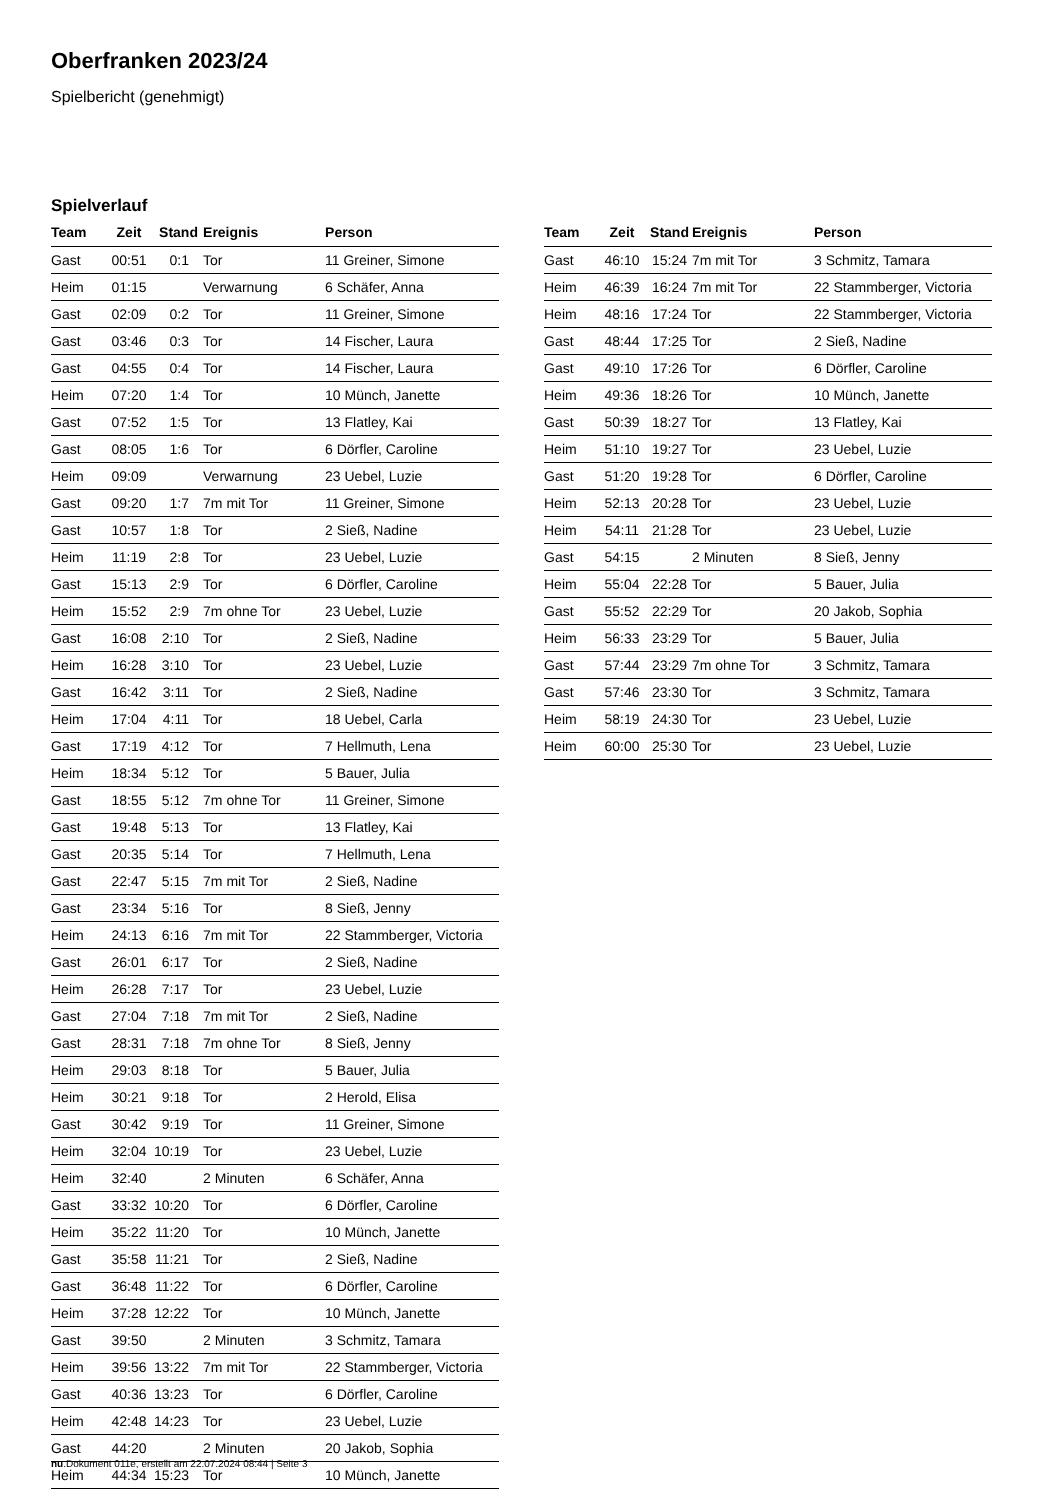Oberfranken 2023/24
Spielbericht (genehmigt)
Spielverlauf
| Team | Zeit | Stand | Ereignis | Person |
| --- | --- | --- | --- | --- |
| Gast | 00:51 | 0:1 | Tor | 11 Greiner, Simone |
| Heim | 01:15 | | Verwarnung | 6 Schäfer, Anna |
| Gast | 02:09 | 0:2 | Tor | 11 Greiner, Simone |
| Gast | 03:46 | 0:3 | Tor | 14 Fischer, Laura |
| Gast | 04:55 | 0:4 | Tor | 14 Fischer, Laura |
| Heim | 07:20 | 1:4 | Tor | 10 Münch, Janette |
| Gast | 07:52 | 1:5 | Tor | 13 Flatley, Kai |
| Gast | 08:05 | 1:6 | Tor | 6 Dörfler, Caroline |
| Heim | 09:09 | | Verwarnung | 23 Uebel, Luzie |
| Gast | 09:20 | 1:7 | 7m mit Tor | 11 Greiner, Simone |
| Gast | 10:57 | 1:8 | Tor | 2 Sieß, Nadine |
| Heim | 11:19 | 2:8 | Tor | 23 Uebel, Luzie |
| Gast | 15:13 | 2:9 | Tor | 6 Dörfler, Caroline |
| Heim | 15:52 | 2:9 | 7m ohne Tor | 23 Uebel, Luzie |
| Gast | 16:08 | 2:10 | Tor | 2 Sieß, Nadine |
| Heim | 16:28 | 3:10 | Tor | 23 Uebel, Luzie |
| Gast | 16:42 | 3:11 | Tor | 2 Sieß, Nadine |
| Heim | 17:04 | 4:11 | Tor | 18 Uebel, Carla |
| Gast | 17:19 | 4:12 | Tor | 7 Hellmuth, Lena |
| Heim | 18:34 | 5:12 | Tor | 5 Bauer, Julia |
| Gast | 18:55 | 5:12 | 7m ohne Tor | 11 Greiner, Simone |
| Gast | 19:48 | 5:13 | Tor | 13 Flatley, Kai |
| Gast | 20:35 | 5:14 | Tor | 7 Hellmuth, Lena |
| Gast | 22:47 | 5:15 | 7m mit Tor | 2 Sieß, Nadine |
| Gast | 23:34 | 5:16 | Tor | 8 Sieß, Jenny |
| Heim | 24:13 | 6:16 | 7m mit Tor | 22 Stammberger, Victoria |
| Gast | 26:01 | 6:17 | Tor | 2 Sieß, Nadine |
| Heim | 26:28 | 7:17 | Tor | 23 Uebel, Luzie |
| Gast | 27:04 | 7:18 | 7m mit Tor | 2 Sieß, Nadine |
| Gast | 28:31 | 7:18 | 7m ohne Tor | 8 Sieß, Jenny |
| Heim | 29:03 | 8:18 | Tor | 5 Bauer, Julia |
| Heim | 30:21 | 9:18 | Tor | 2 Herold, Elisa |
| Gast | 30:42 | 9:19 | Tor | 11 Greiner, Simone |
| Heim | 32:04 | 10:19 | Tor | 23 Uebel, Luzie |
| Heim | 32:40 | | 2 Minuten | 6 Schäfer, Anna |
| Gast | 33:32 | 10:20 | Tor | 6 Dörfler, Caroline |
| Heim | 35:22 | 11:20 | Tor | 10 Münch, Janette |
| Gast | 35:58 | 11:21 | Tor | 2 Sieß, Nadine |
| Gast | 36:48 | 11:22 | Tor | 6 Dörfler, Caroline |
| Heim | 37:28 | 12:22 | Tor | 10 Münch, Janette |
| Gast | 39:50 | | 2 Minuten | 3 Schmitz, Tamara |
| Heim | 39:56 | 13:22 | 7m mit Tor | 22 Stammberger, Victoria |
| Gast | 40:36 | 13:23 | Tor | 6 Dörfler, Caroline |
| Heim | 42:48 | 14:23 | Tor | 23 Uebel, Luzie |
| Gast | 44:20 | | 2 Minuten | 20 Jakob, Sophia |
| Heim | 44:34 | 15:23 | Tor | 10 Münch, Janette |
| Team | Zeit | Stand | Ereignis | Person |
| --- | --- | --- | --- | --- |
| Gast | 46:10 | 15:24 | 7m mit Tor | 3 Schmitz, Tamara |
| Heim | 46:39 | 16:24 | 7m mit Tor | 22 Stammberger, Victoria |
| Heim | 48:16 | 17:24 | Tor | 22 Stammberger, Victoria |
| Gast | 48:44 | 17:25 | Tor | 2 Sieß, Nadine |
| Gast | 49:10 | 17:26 | Tor | 6 Dörfler, Caroline |
| Heim | 49:36 | 18:26 | Tor | 10 Münch, Janette |
| Gast | 50:39 | 18:27 | Tor | 13 Flatley, Kai |
| Heim | 51:10 | 19:27 | Tor | 23 Uebel, Luzie |
| Gast | 51:20 | 19:28 | Tor | 6 Dörfler, Caroline |
| Heim | 52:13 | 20:28 | Tor | 23 Uebel, Luzie |
| Heim | 54:11 | 21:28 | Tor | 23 Uebel, Luzie |
| Gast | 54:15 | | 2 Minuten | 8 Sieß, Jenny |
| Heim | 55:04 | 22:28 | Tor | 5 Bauer, Julia |
| Gast | 55:52 | 22:29 | Tor | 20 Jakob, Sophia |
| Heim | 56:33 | 23:29 | Tor | 5 Bauer, Julia |
| Gast | 57:44 | 23:29 | 7m ohne Tor | 3 Schmitz, Tamara |
| Gast | 57:46 | 23:30 | Tor | 3 Schmitz, Tamara |
| Heim | 58:19 | 24:30 | Tor | 23 Uebel, Luzie |
| Heim | 60:00 | 25:30 | Tor | 23 Uebel, Luzie |
nu.Dokument 011e, erstellt am 22.07.2024 08:44 | Seite 3